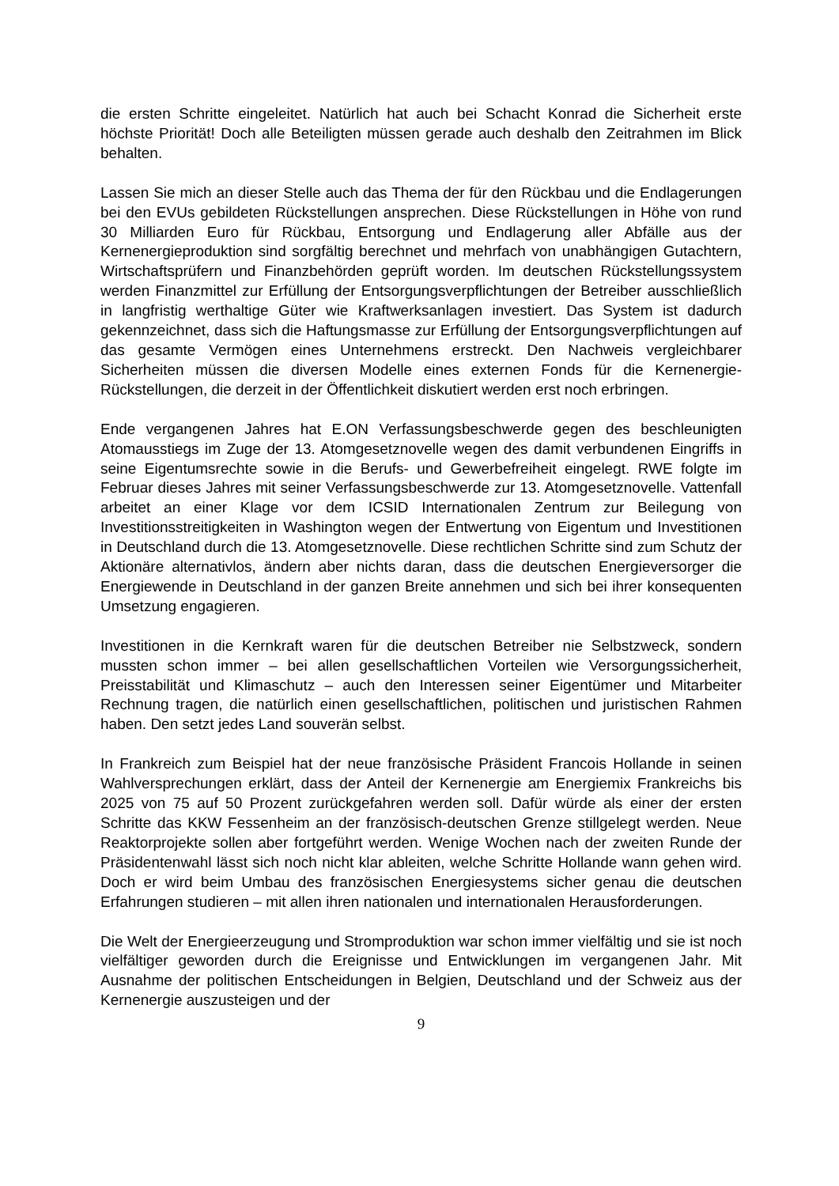die ersten Schritte eingeleitet. Natürlich hat auch bei Schacht Konrad die Sicherheit erste höchste Priorität! Doch alle Beteiligten müssen gerade auch deshalb den Zeitrahmen im Blick behalten.
Lassen Sie mich an dieser Stelle auch das Thema der für den Rückbau und die Endlagerungen bei den EVUs gebildeten Rückstellungen ansprechen. Diese Rückstellungen in Höhe von rund 30 Milliarden Euro für Rückbau, Entsorgung und Endlagerung aller Abfälle aus der Kernenergieproduktion sind sorgfältig berechnet und mehrfach von unabhängigen Gutachtern, Wirtschaftsprüfern und Finanzbehörden geprüft worden. Im deutschen Rückstellungssystem werden Finanzmittel zur Erfüllung der Entsorgungsverpflichtungen der Betreiber ausschließlich in langfristig werthaltige Güter wie Kraftwerksanlagen investiert. Das System ist dadurch gekennzeichnet, dass sich die Haftungsmasse zur Erfüllung der Entsorgungsverpflichtungen auf das gesamte Vermögen eines Unternehmens erstreckt. Den Nachweis vergleichbarer Sicherheiten müssen die diversen Modelle eines externen Fonds für die Kernenergie-Rückstellungen, die derzeit in der Öffentlichkeit diskutiert werden erst noch erbringen.
Ende vergangenen Jahres hat E.ON Verfassungsbeschwerde gegen des beschleunigten Atomausstiegs im Zuge der 13. Atomgesetznovelle wegen des damit verbundenen Eingriffs in seine Eigentumsrechte sowie in die Berufs- und Gewerbefreiheit eingelegt. RWE folgte im Februar dieses Jahres mit seiner Verfassungsbeschwerde zur 13. Atomgesetznovelle. Vattenfall arbeitet an einer Klage vor dem ICSID Internationalen Zentrum zur Beilegung von Investitionsstreitigkeiten in Washington wegen der Entwertung von Eigentum und Investitionen in Deutschland durch die 13. Atomgesetznovelle. Diese rechtlichen Schritte sind zum Schutz der Aktionäre alternativlos, ändern aber nichts daran, dass die deutschen Energieversorger die Energiewende in Deutschland in der ganzen Breite annehmen und sich bei ihrer konsequenten Umsetzung engagieren.
Investitionen in die Kernkraft waren für die deutschen Betreiber nie Selbstzweck, sondern mussten schon immer – bei allen gesellschaftlichen Vorteilen wie Versorgungssicherheit, Preisstabilität und Klimaschutz – auch den Interessen seiner Eigentümer und Mitarbeiter Rechnung tragen, die natürlich einen gesellschaftlichen, politischen und juristischen Rahmen haben. Den setzt jedes Land souverän selbst.
In Frankreich zum Beispiel hat der neue französische Präsident Francois Hollande in seinen Wahlversprechungen erklärt, dass der Anteil der Kernenergie am Energiemix Frankreichs bis 2025 von 75 auf 50 Prozent zurückgefahren werden soll. Dafür würde als einer der ersten Schritte das KKW Fessenheim an der französisch-deutschen Grenze stillgelegt werden. Neue Reaktorprojekte sollen aber fortgeführt werden. Wenige Wochen nach der zweiten Runde der Präsidentenwahl lässt sich noch nicht klar ableiten, welche Schritte Hollande wann gehen wird. Doch er wird beim Umbau des französischen Energiesystems sicher genau die deutschen Erfahrungen studieren – mit allen ihren nationalen und internationalen Herausforderungen.
Die Welt der Energieerzeugung und Stromproduktion war schon immer vielfältig und sie ist noch vielfältiger geworden durch die Ereignisse und Entwicklungen im vergangenen Jahr. Mit Ausnahme der politischen Entscheidungen in Belgien, Deutschland und der Schweiz aus der Kernenergie auszusteigen und der
9